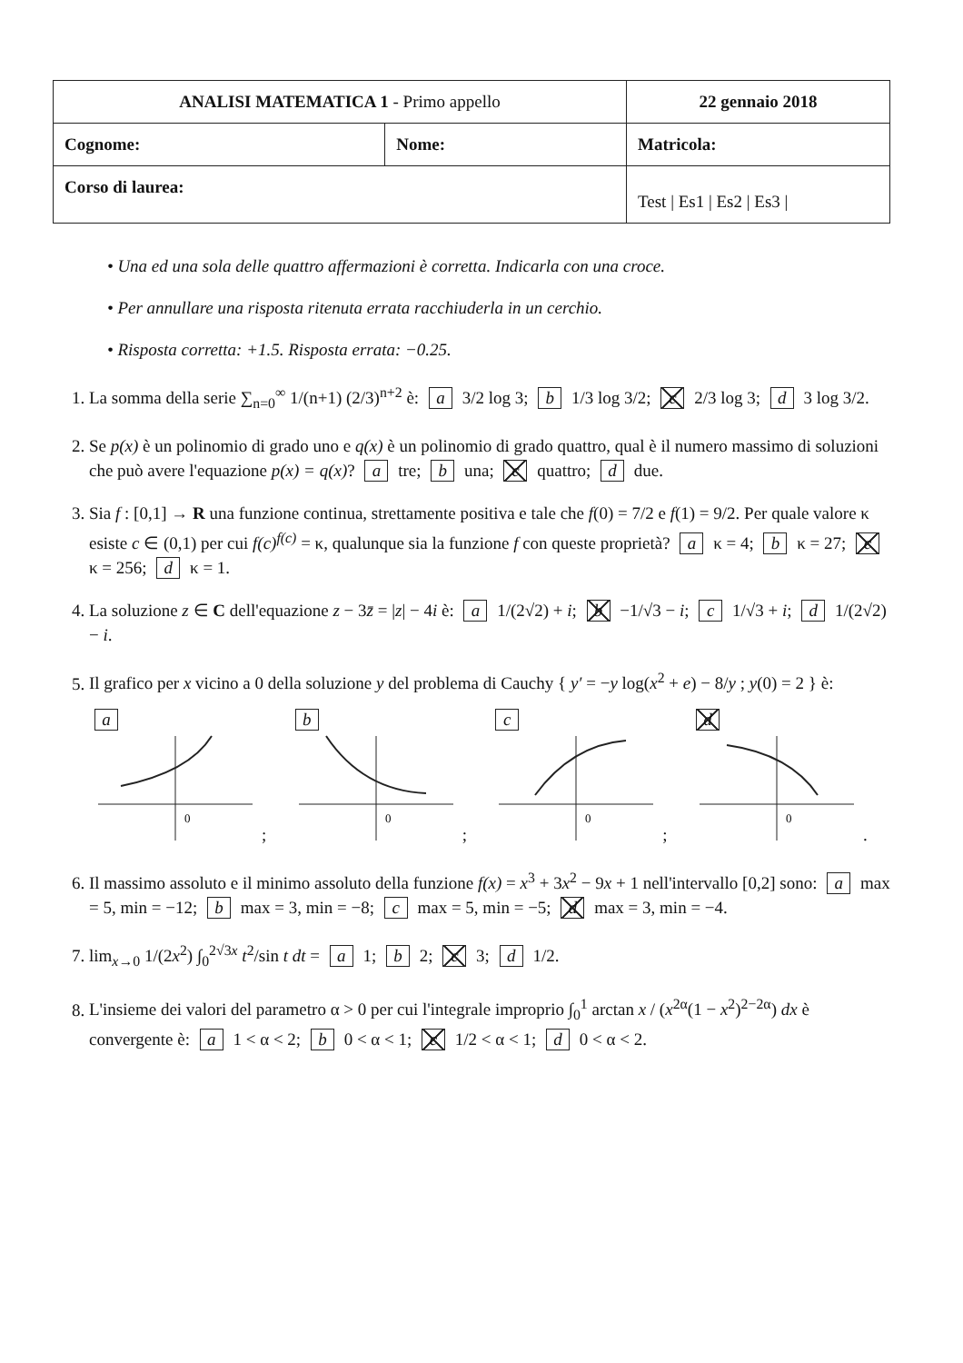| ANALISI MATEMATICA 1 - Primo appello | | 22 gennaio 2018 |
| Cognome: | Nome: | Matricola: |
| Corso di laurea: | | Test / Es1 / Es2 / Es3 / |
• Una ed una sola delle quattro affermazioni è corretta. Indicarla con una croce.
• Per annullare una risposta ritenuta errata racchiuderla in un cerchio.
• Risposta corretta: +1.5. Risposta errata: −0.25.
1. La somma della serie ∑<sub>n=0</sub><sup>∞</sup> 1/(n+1) (2/3)<sup>n+2</sup> è: a 3/2 log 3; b 1/3 log 3/2; c 2/3 log 3; d 3 log 3/2.
2. Se p(x) è un polinomio di grado uno e q(x) è un polinomio di grado quattro, qual è il numero massimo di soluzioni che può avere l'equazione p(x) = q(x)? a tre; b una; c quattro; d due.
3. Sia f : [0,1] → R una funzione continua, strettamente positiva e tale che f(0) = 7/2 e f(1) = 9/2. Per quale valore κ esiste c ∈ (0,1) per cui f(c)<sup>f(c)</sup> = κ, qualunque sia la funzione f con queste proprietà? a κ = 4; b κ = 27; c κ = 256; d κ = 1.
4. La soluzione z ∈ C dell'equazione z − 3z̄ = |z| − 4i è: a 1/(2√2) + i; b −1/√3 − i; c 1/√3 + i; d 1/(2√2) − i.
5. Il grafico per x vicino a 0 della soluzione y del problema di Cauchy { y′ = −y log(x<sup>2</sup> + e) − 8/y ; y(0) = 2 } è:
a
0
; b
0
; c
0
; d
0
.
6. Il massimo assoluto e il minimo assoluto della funzione f(x) = x<sup>3</sup> + 3x<sup>2</sup> − 9x + 1 nell'intervallo [0,2] sono: a max = 5, min = −12; b max = 3, min = −8; c max = 5, min = −5; d max = 3, min = −4.
7. lim<sub>x→0</sub> 1/(2x<sup>2</sup>) ∫<sub>0</sub><sup>2√3x</sup> t<sup>2</sup>/sin t dt = a 1; b 2; c 3; d 1/2.
8. L'insieme dei valori del parametro α > 0 per cui l'integrale improprio ∫<sub>0</sub><sup>1</sup> arctan x / (x<sup>2α</sup>(1 − x<sup>2</sup>)<sup>2−2α</sup>) dx è convergente è: a 1 < α < 2; b 0 < α < 1; c 1/2 < α < 1; d 0 < α < 2.